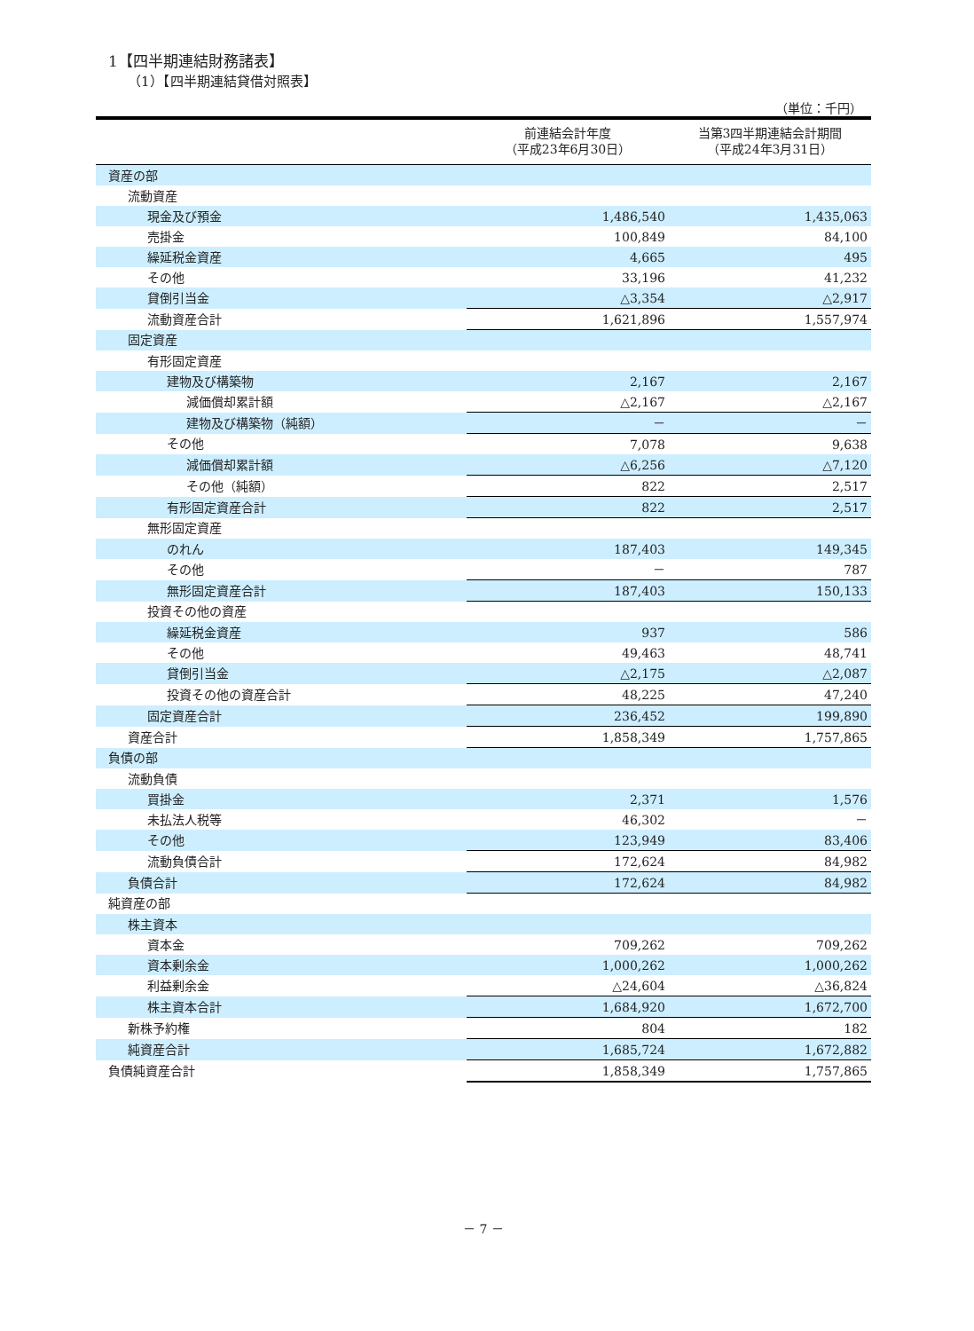1【四半期連結財務諸表】
（1）【四半期連結貸借対照表】
（単位：千円）
| | 前連結会計年度 （平成23年6月30日） | 当第3四半期連結会計期間 （平成24年3月31日） |
| --- | --- | --- |
| 資産の部 | | |
| 流動資産 | | |
| 現金及び預金 | 1,486,540 | 1,435,063 |
| 売掛金 | 100,849 | 84,100 |
| 繰延税金資産 | 4,665 | 495 |
| その他 | 33,196 | 41,232 |
| 貸倒引当金 | △3,354 | △2,917 |
| 流動資産合計 | 1,621,896 | 1,557,974 |
| 固定資産 | | |
| 有形固定資産 | | |
| 建物及び構築物 | 2,167 | 2,167 |
| 減価償却累計額 | △2,167 | △2,167 |
| 建物及び構築物（純額） | － | － |
| その他 | 7,078 | 9,638 |
| 減価償却累計額 | △6,256 | △7,120 |
| その他（純額） | 822 | 2,517 |
| 有形固定資産合計 | 822 | 2,517 |
| 無形固定資産 | | |
| のれん | 187,403 | 149,345 |
| その他 | － | 787 |
| 無形固定資産合計 | 187,403 | 150,133 |
| 投資その他の資産 | | |
| 繰延税金資産 | 937 | 586 |
| その他 | 49,463 | 48,741 |
| 貸倒引当金 | △2,175 | △2,087 |
| 投資その他の資産合計 | 48,225 | 47,240 |
| 固定資産合計 | 236,452 | 199,890 |
| 資産合計 | 1,858,349 | 1,757,865 |
| 負債の部 | | |
| 流動負債 | | |
| 買掛金 | 2,371 | 1,576 |
| 未払法人税等 | 46,302 | － |
| その他 | 123,949 | 83,406 |
| 流動負債合計 | 172,624 | 84,982 |
| 負債合計 | 172,624 | 84,982 |
| 純資産の部 | | |
| 株主資本 | | |
| 資本金 | 709,262 | 709,262 |
| 資本剰余金 | 1,000,262 | 1,000,262 |
| 利益剰余金 | △24,604 | △36,824 |
| 株主資本合計 | 1,684,920 | 1,672,700 |
| 新株予約権 | 804 | 182 |
| 純資産合計 | 1,685,724 | 1,672,882 |
| 負債純資産合計 | 1,858,349 | 1,757,865 |
－ 7 －